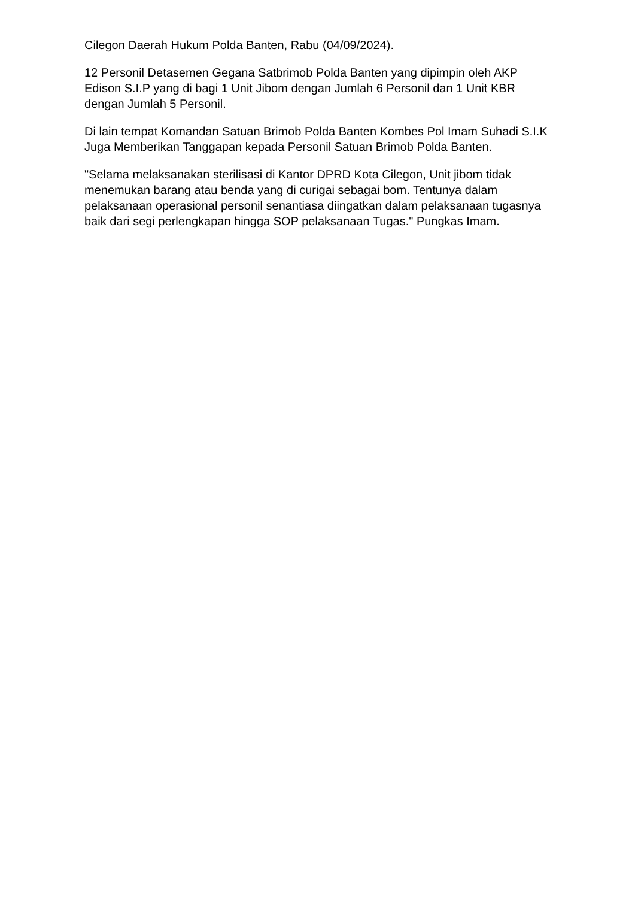Cilegon Daerah Hukum Polda Banten, Rabu (04/09/2024).
12 Personil Detasemen Gegana Satbrimob Polda Banten yang dipimpin oleh AKP Edison S.I.P yang di bagi 1 Unit Jibom dengan Jumlah 6 Personil dan 1 Unit KBR dengan Jumlah 5 Personil.
Di lain tempat Komandan Satuan Brimob Polda Banten Kombes Pol Imam Suhadi S.I.K Juga Memberikan Tanggapan kepada Personil Satuan Brimob Polda Banten.
"Selama melaksanakan sterilisasi di Kantor DPRD Kota Cilegon, Unit jibom tidak menemukan barang atau benda yang di curigai sebagai bom. Tentunya dalam pelaksanaan operasional personil senantiasa diingatkan dalam pelaksanaan tugasnya baik dari segi perlengkapan hingga SOP pelaksanaan Tugas." Pungkas Imam.